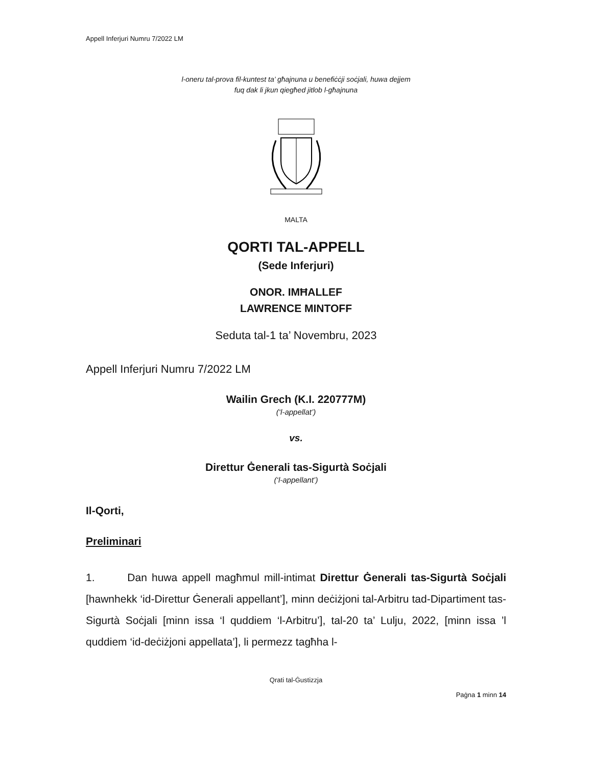Appell Inferjuri Numru 7/2022 LM
l-oneru tal-prova fil-kuntest ta’ għajnuna u benefiċċji soċjali, huwa dejjem
fuq dak li jkun qiegħed jitlob l-għajnuna
MALTA
QORTI TAL-APPELL
(Sede Inferjuri)
ONOR. IMĦALLEF
LAWRENCE MINTOFF
Seduta tal-1 ta’ Novembru, 2023
Appell Inferjuri Numru 7/2022 LM
Wailin Grech (K.I. 220777M)
(‘l-appellat’)
vs.
Direttur Ġenerali tas-Sigurtà Soċjali
(‘l-appellant’)
Il-Qorti,
Preliminari
1. Dan huwa appell magħmul mill-intimat Direttur Ġenerali tas-Sigurtà Soċjali [hawnhekk ‘id-Direttur Ġenerali appellant’], minn deċiżjoni tal-Arbitru tad-Dipartiment tas-Sigurtà Soċjali [minn issa ‘l quddiem ‘l-Arbitru’], tal-20 ta’ Lulju, 2022, [minn issa ’l quddiem ‘id-deċiżjoni appellata’], li permezz tagħha l-
Qrati tal-Ġustizzja
Paġna 1 minn 14